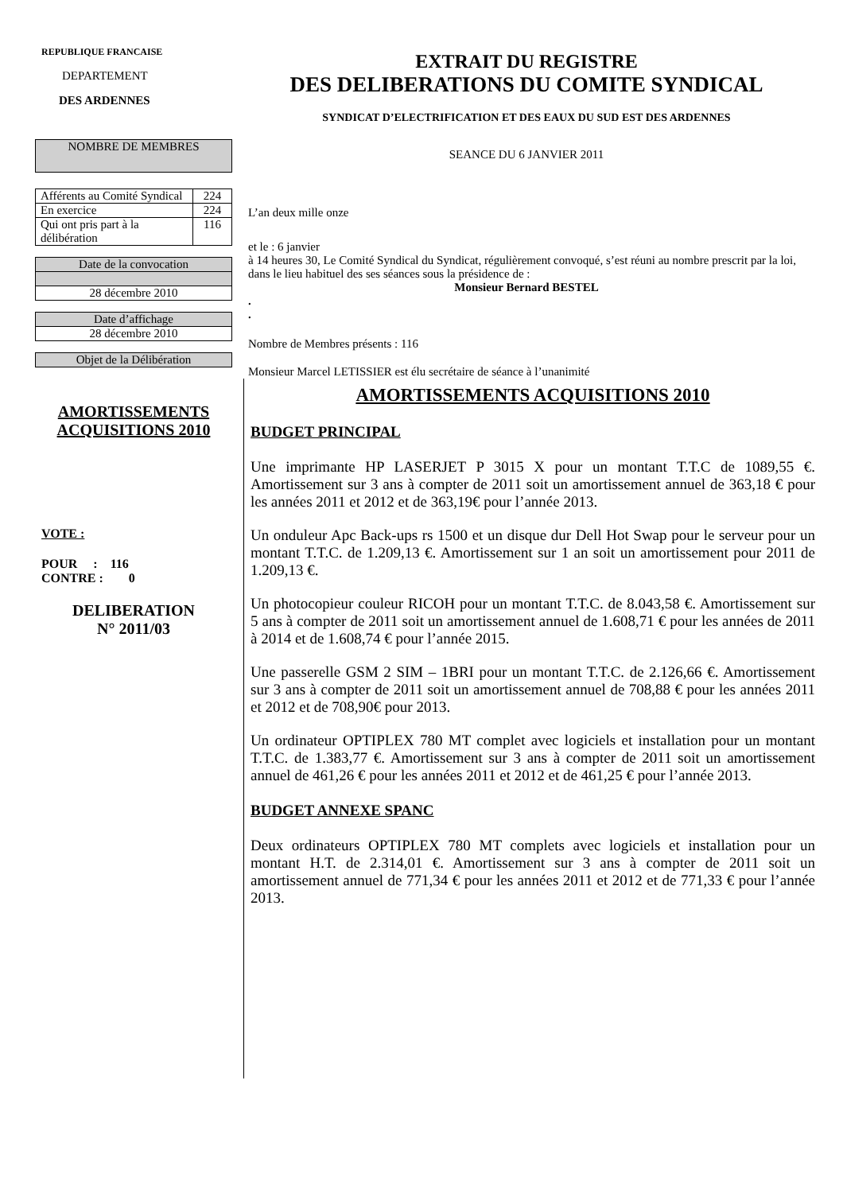REPUBLIQUE FRANCAISE
DEPARTEMENT
DES ARDENNES
| NOMBRE DE MEMBRES |
| Afférents au Comité Syndical | 224 |
| En exercice | 224 |
| Qui ont pris part à la délibération | 116 |
| Date de la convocation |
| 28 décembre 2010 |
| Date d’affichage |
| 28 décembre 2010 |
| Objet de la Délibération |
EXTRAIT DU REGISTRE
DES DELIBERATIONS DU COMITE SYNDICAL
SYNDICAT D’ELECTRIFICATION ET DES EAUX DU SUD EST DES ARDENNES
SEANCE DU 6 JANVIER 2011
L’an deux mille onze
et le : 6 janvier
à 14 heures 30, Le Comité Syndical du Syndicat, régulièrement convoqué, s’est réuni au nombre prescrit par la loi, dans le lieu habituel des ses séances sous la présidence de :
Monsieur Bernard BESTEL
.
.
Nombre de Membres présents : 116
Monsieur Marcel LETISSIER est élu secrétaire de séance à l’unanimité
AMORTISSEMENTS
ACQUISITIONS 2010
VOTE :
POUR : 116
CONTRE : 0
DELIBERATION
N° 2011/03
AMORTISSEMENTS ACQUISITIONS 2010
BUDGET PRINCIPAL
Une imprimante HP LASERJET P 3015 X pour un montant T.T.C de 1089,55 €. Amortissement sur 3 ans à compter de 2011 soit un amortissement annuel de 363,18 € pour les années 2011 et 2012 et de 363,19€ pour l’année 2013.
Un onduleur Apc Back-ups rs 1500 et un disque dur Dell Hot Swap pour le serveur pour un montant T.T.C. de 1.209,13 €. Amortissement sur 1 an soit un amortissement pour 2011 de 1.209,13 €.
Un photocopieur couleur RICOH pour un montant T.T.C. de 8.043,58 €. Amortissement sur 5 ans à compter de 2011 soit un amortissement annuel de 1.608,71 € pour les années de 2011 à 2014 et de 1.608,74 € pour l’année 2015.
Une passerelle GSM 2 SIM – 1BRI pour un montant T.T.C. de 2.126,66 €. Amortissement sur 3 ans à compter de 2011 soit un amortissement annuel de 708,88 € pour les années 2011 et 2012 et de 708,90€ pour 2013.
Un ordinateur OPTIPLEX 780 MT complet avec logiciels et installation pour un montant T.T.C. de 1.383,77 €. Amortissement sur 3 ans à compter de 2011 soit un amortissement annuel de 461,26 € pour les années 2011 et 2012 et de 461,25 € pour l’année 2013.
BUDGET ANNEXE SPANC
Deux ordinateurs OPTIPLEX 780 MT complets avec logiciels et installation pour un montant H.T. de 2.314,01 €. Amortissement sur 3 ans à compter de 2011 soit un amortissement annuel de 771,34 € pour les années 2011 et 2012 et de 771,33 € pour l’année 2013.